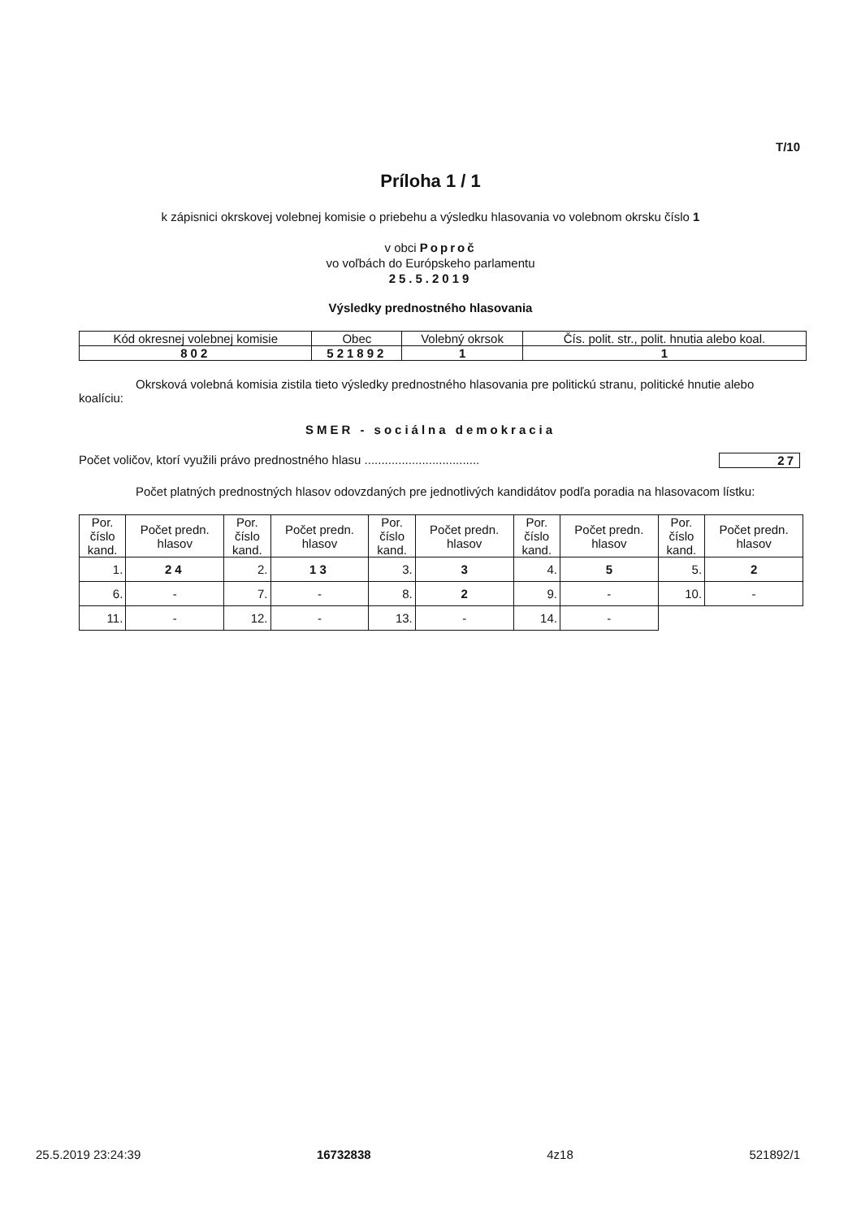T/10
Príloha 1 / 1
k zápisnici okrskovej volebnej komisie o priebehu a výsledku hlasovania vo volebnom okrsku číslo 1
v obci Poproč
vo voľbách do Európskeho parlamentu
25.5.2019
Výsledky prednostného hlasovania
| Kód okresnej volebnej komisie | Obec | Volebný okrsok | Čís. polit. str., polit. hnutia alebo koal. |
| --- | --- | --- | --- |
| 802 | 521892 | 1 | 1 |
Okrsková volebná komisia zistila tieto výsledky prednostného hlasovania pre politickú stranu, politické hnutie alebo koalíciu:
SMER - sociálna demokracia
Počet voličov, ktorí využili právo prednostného hlasu .................................. 27
Počet platných prednostných hlasov odovzdaných pre jednotlivých kandidátov podľa poradia na hlasovacom lístku:
| Por. číslo kand. | Počet predn. hlasov | Por. číslo kand. | Počet predn. hlasov | Por. číslo kand. | Počet predn. hlasov | Por. číslo kand. | Počet predn. hlasov | Por. číslo kand. | Počet predn. hlasov |
| --- | --- | --- | --- | --- | --- | --- | --- | --- | --- |
| 1. | 24 | 2. | 13 | 3. | 3 | 4. | 5 | 5. | 2 |
| 6. | - | 7. | - | 8. | 2 | 9. | - | 10. | - |
| 11. | - | 12. | - | 13. | - | 14. | - | | |
25.5.2019 23:24:39 16732838 4z18 521892/1